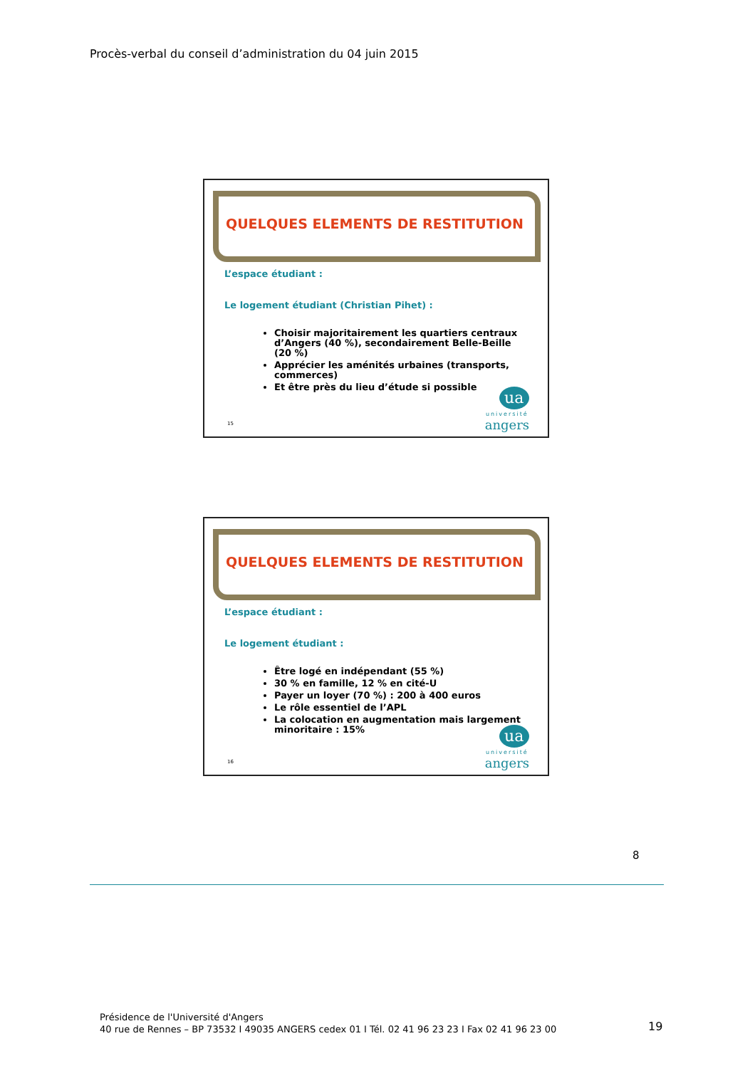Procès-verbal du conseil d’administration du 04 juin 2015
QUELQUES ELEMENTS DE RESTITUTION
L’espace étudiant :
Le logement étudiant (Christian Pihet) :
Choisir majoritairement les quartiers centraux d’Angers (40 %), secondairement Belle-Beille (20 %)
Apprécier les aménités urbaines (transports, commerces)
Et être près du lieu d’étude si possible
15
ua
université
angers
QUELQUES ELEMENTS DE RESTITUTION
L’espace étudiant :
Le logement étudiant :
Être logé en indépendant (55 %)
30 % en famille, 12 % en cité-U
Payer un loyer (70 %) : 200 à 400 euros
Le rôle essentiel de l’APL
La colocation en augmentation mais largement minoritaire : 15%
16
ua
université
angers
8
Présidence de l'Université d'Angers
40 rue de Rennes – BP 73532 I 49035 ANGERS cedex 01 I Tél. 02 41 96 23 23 I Fax 02 41 96 23 00
19